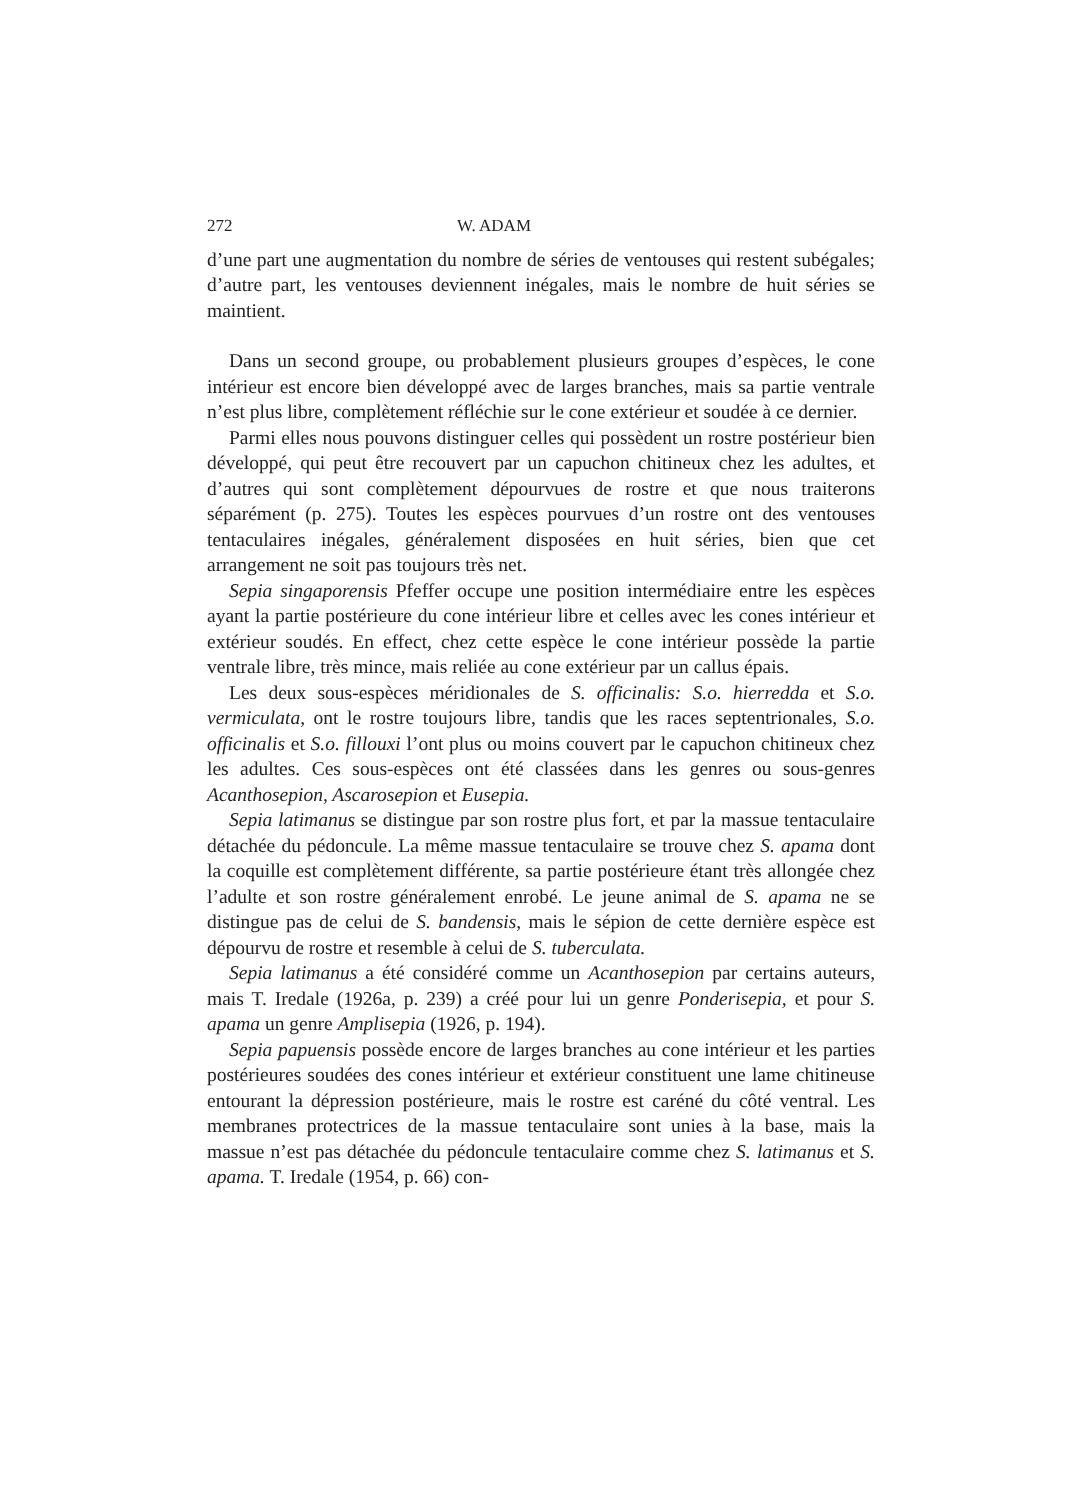272 W. ADAM
d’une part une augmentation du nombre de séries de ventouses qui restent subégales; d’autre part, les ventouses deviennent inégales, mais le nombre de huit séries se maintient.
Dans un second groupe, ou probablement plusieurs groupes d’espèces, le cone intérieur est encore bien développé avec de larges branches, mais sa partie ventrale n’est plus libre, complètement réfléchie sur le cone extérieur et soudée à ce dernier.
Parmi elles nous pouvons distinguer celles qui possèdent un rostre postérieur bien développé, qui peut être recouvert par un capuchon chitineux chez les adultes, et d’autres qui sont complètement dépourvues de rostre et que nous traiterons séparément (p. 275). Toutes les espèces pourvues d’un rostre ont des ventouses tentaculaires inégales, généralement disposées en huit séries, bien que cet arrangement ne soit pas toujours très net.
Sepia singaporensis Pfeffer occupe une position intermédiaire entre les espèces ayant la partie postérieure du cone intérieur libre et celles avec les cones intérieur et extérieur soudés. En effect, chez cette espèce le cone intérieur possède la partie ventrale libre, très mince, mais reliée au cone extérieur par un callus épais.
Les deux sous-espèces méridionales de S. officinalis: S.o. hierredda et S.o. vermiculata, ont le rostre toujours libre, tandis que les races septentrionales, S.o. officinalis et S.o. fillouxi l’ont plus ou moins couvert par le capuchon chitineux chez les adultes. Ces sous-espèces ont été classées dans les genres ou sous-genres Acanthosepion, Ascarosepion et Eusepia.
Sepia latimanus se distingue par son rostre plus fort, et par la massue tentaculaire détachée du pédoncule. La même massue tentaculaire se trouve chez S. apama dont la coquille est complètement différente, sa partie postérieure étant très allongée chez l’adulte et son rostre généralement enrobé. Le jeune animal de S. apama ne se distingue pas de celui de S. bandensis, mais le sépion de cette dernière espèce est dépourvu de rostre et resemble à celui de S. tuberculata.
Sepia latimanus a été considéré comme un Acanthosepion par certains auteurs, mais T. Iredale (1926a, p. 239) a créé pour lui un genre Ponderisepia, et pour S. apama un genre Amplisepia (1926, p. 194).
Sepia papuensis possède encore de larges branches au cone intérieur et les parties postérieures soudées des cones intérieur et extérieur constituent une lame chitineuse entourant la dépression postérieure, mais le rostre est caréné du côté ventral. Les membranes protectrices de la massue tentaculaire sont unies à la base, mais la massue n’est pas détachée du pédoncule tentaculaire comme chez S. latimanus et S. apama. T. Iredale (1954, p. 66) con-